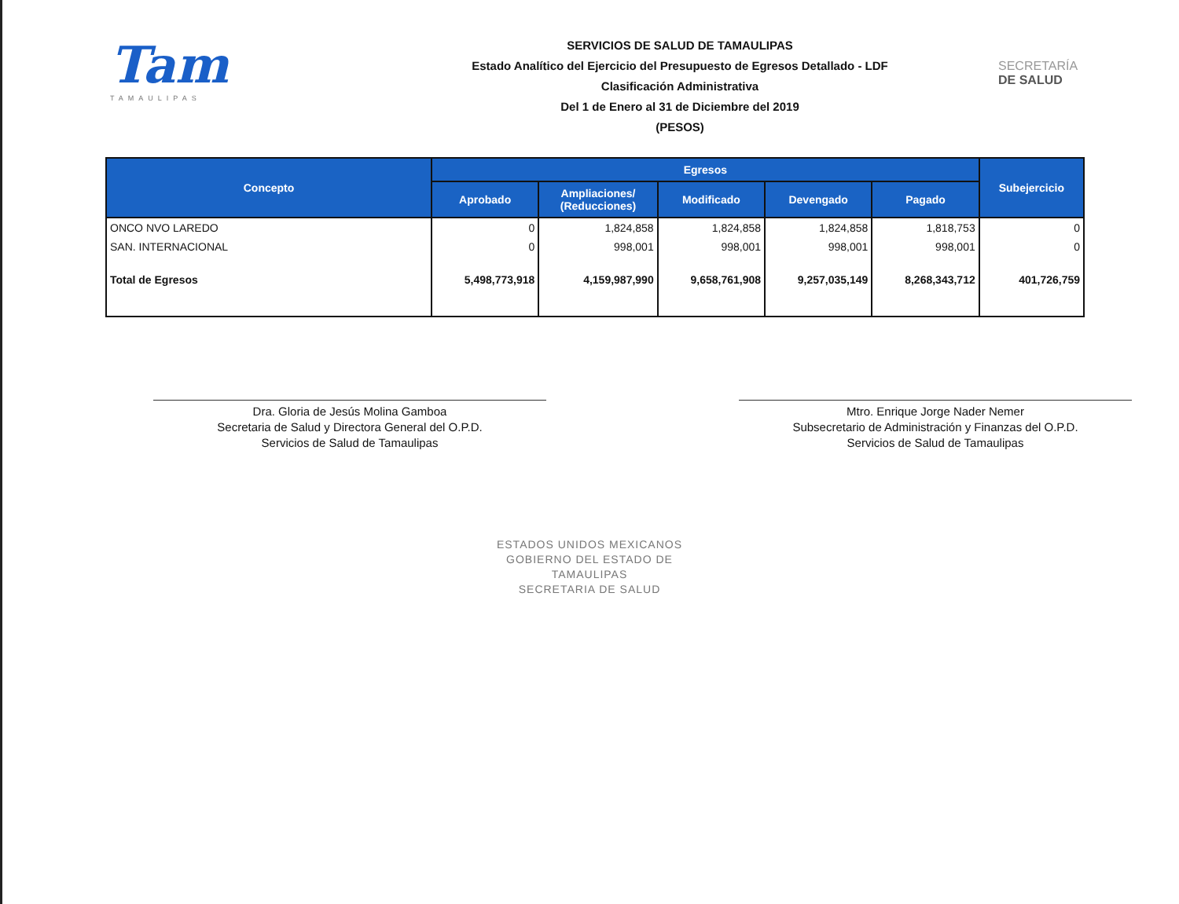Tam
TAMAULIPAS
SERVICIOS DE SALUD DE TAMAULIPAS
Estado Analítico del Ejercicio del Presupuesto de Egresos Detallado - LDF
Clasificación Administrativa
Del 1 de Enero al 31 de Diciembre del 2019
(PESOS)
SECRETARÍA
DE SALUD
| Concepto | Egresos | | | | | Subejercicio |
| --- | --- | --- | --- | --- | --- | --- |
| | Aprobado | Ampliaciones/ (Reducciones) | Modificado | Devengado | Pagado | |
| ONCO NVO LAREDO | 0 | 1,824,858 | 1,824,858 | 1,824,858 | 1,818,753 | 0 |
| SAN. INTERNACIONAL | 0 | 998,001 | 998,001 | 998,001 | 998,001 | 0 |
| Total de Egresos | 5,498,773,918 | 4,159,987,990 | 9,658,761,908 | 9,257,035,149 | 8,268,343,712 | 401,726,759 |
Dra. Gloria de Jesús Molina Gamboa
Secretaria de Salud y Directora General del O.P.D.
Servicios de Salud de Tamaulipas
Mtro. Enrique Jorge Nader Nemer
Subsecretario de Administración y Finanzas del O.P.D.
Servicios de Salud de Tamaulipas
ESTADOS UNIDOS MEXICANOS
GOBIERNO DEL ESTADO DE
TAMAULIPAS
SECRETARIA DE SALUD